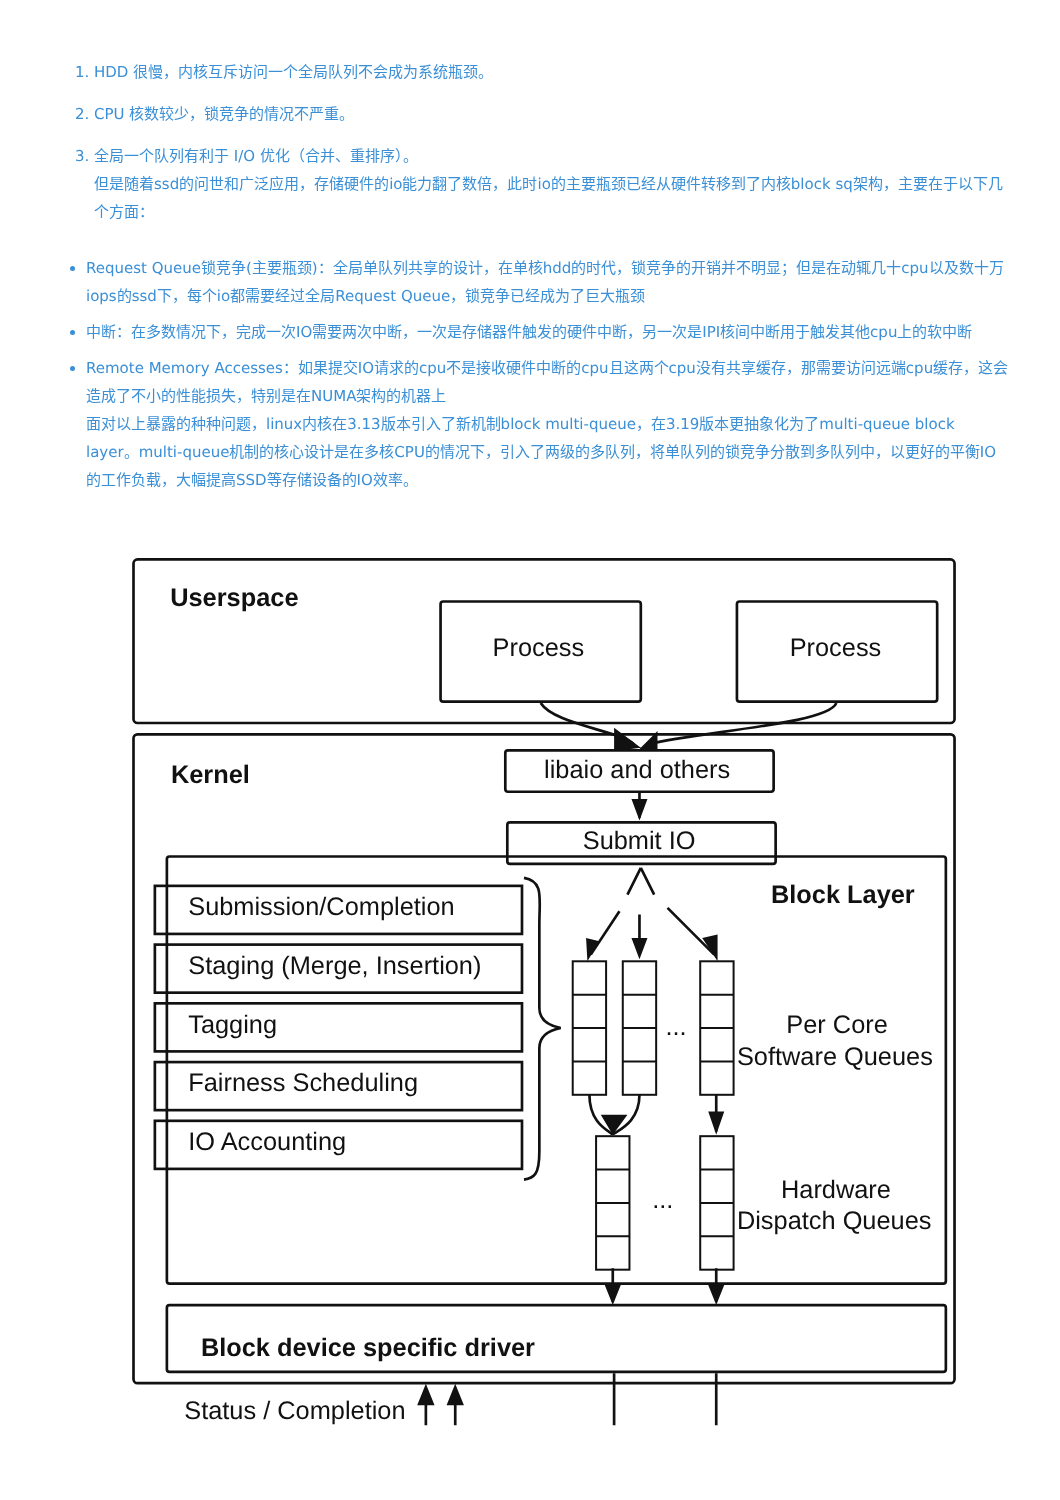1. HDD 很慢，内核互斥访问一个全局队列不会成为系统瓶颈。
2. CPU 核数较少，锁竞争的情况不严重。
3. 全局一个队列有利于 I/O 优化（合并、重排序）。
但是随着ssd的问世和广泛应用，存储硬件的io能力翻了数倍，此时io的主要瓶颈已经从硬件转移到了内核block sq架构，主要在于以下几个方面：
Request Queue锁竞争(主要瓶颈)：全局单队列共享的设计，在单核hdd的时代，锁竞争的开销并不明显；但是在动辄几十cpu以及数十万iops的ssd下，每个io都需要经过全局Request Queue，锁竞争已经成为了巨大瓶颈
中断：在多数情况下，完成一次IO需要两次中断，一次是存储器件触发的硬件中断，另一次是IPI核间中断用于触发其他cpu上的软中断
Remote Memory Accesses：如果提交IO请求的cpu不是接收硬件中断的cpu且这两个cpu没有共享缓存，那需要访问远端cpu缓存，这会造成了不小的性能损失，特别是在NUMA架构的机器上
面对以上暴露的种种问题，linux内核在3.13版本引入了新机制block multi-queue，在3.19版本更抽象化为了multi-queue block layer。multi-queue机制的核心设计是在多核CPU的情况下，引入了两级的多队列，将单队列的锁竞争分散到多队列中，以更好的平衡IO的工作负载，大幅提高SSD等存储设备的IO效率。
Userspace
Process
Process
Kernel
libaio and others
Submit IO
Block Layer
Submission/Completion
Staging (Merge, Insertion)
Tagging
Fairness Scheduling
IO Accounting
...
Per Core
Software Queues
...
Hardware
Dispatch Queues
Block device specific driver
Status / Completion